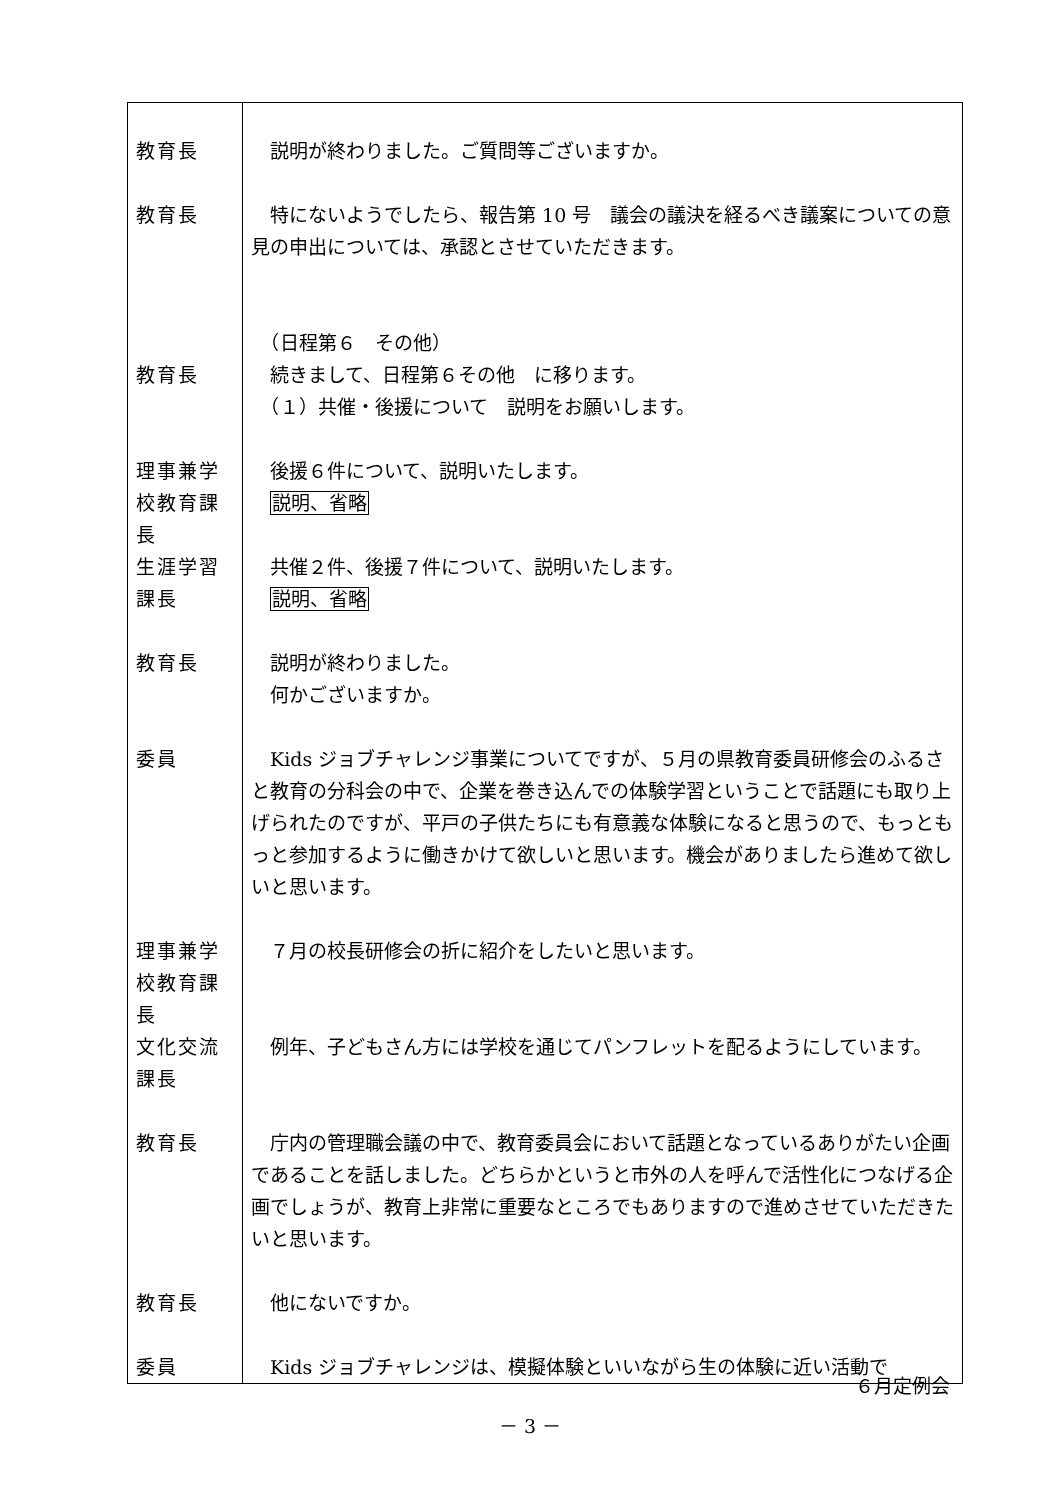| 教育長 | 説明が終わりました。ご質問等ございますか。 |
| 教育長 | 特にないようでしたら、報告第 10 号 議会の議決を経るべき議案についての意見の申出については、承認とさせていただきます。 |
| 教育長 | （日程第６ その他） 続きまして、日程第６その他 に移ります。 （１）共催・後援について 説明をお願いします。 |
| 理事兼学校教育課長 | 後援６件について、説明いたします。 説明、省略 |
| 生涯学習課長 | 共催２件、後援７件について、説明いたします。 説明、省略 |
| 教育長 | 説明が終わりました。 何かございますか。 |
| 委員 | Kids ジョブチャレンジ事業についてですが、５月の県教育委員研修会のふるさと教育の分科会の中で、企業を巻き込んでの体験学習ということで話題にも取り上げられたのですが、平戸の子供たちにも有意義な体験になると思うので、もっともっと参加するように働きかけて欲しいと思います。機会がありましたら進めて欲しいと思います。 |
| 理事兼学校教育課長 | ７月の校長研修会の折に紹介をしたいと思います。 |
| 文化交流課長 | 例年、子どもさん方には学校を通じてパンフレットを配るようにしています。 |
| 教育長 | 庁内の管理職会議の中で、教育委員会において話題となっているありがたい企画であることを話しました。どちらかというと市外の人を呼んで活性化につなげる企画でしょうが、教育上非常に重要なところでもありますので進めさせていただきたいと思います。 |
| 教育長 | 他にないですか。 |
| 委員 | Kids ジョブチャレンジは、模擬体験といいながら生の体験に近い活動で |
６月定例会
－ 3 －